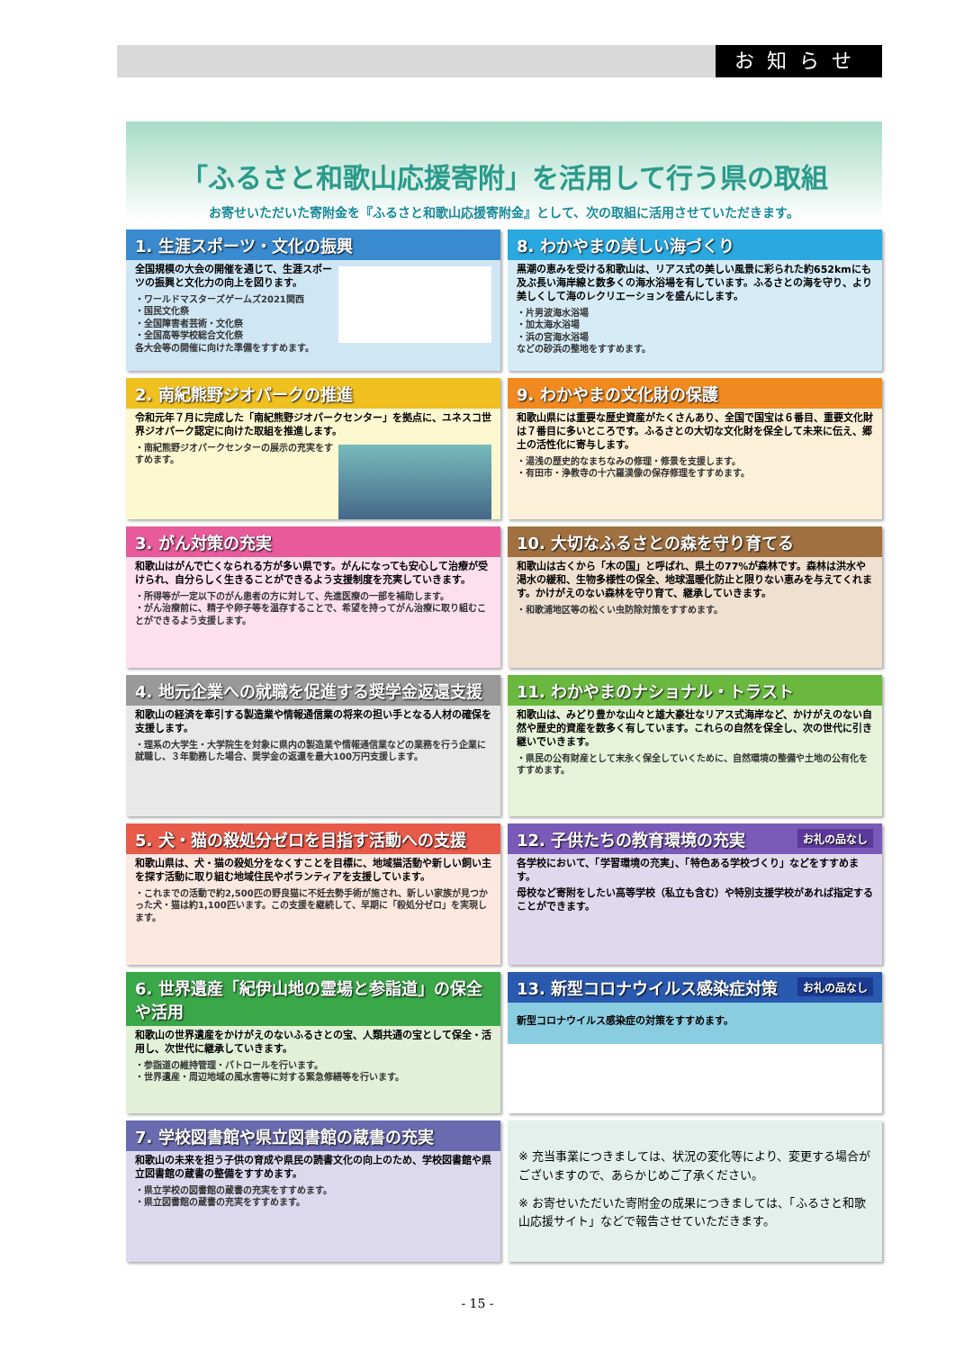お知らせ
「ふるさと和歌山応援寄附」を活用して行う県の取組
お寄せいただいた寄附金を『ふるさと和歌山応援寄附金』として、次の取組に活用させていただきます。
1. 生涯スポーツ・文化の振興
全国規模の大会の開催を通じて、生涯スポーツの振興と文化力の向上を図ります。
・ワールドマスターズゲームズ2021関西
・国民文化祭
・全国障害者芸術・文化祭
・全国高等学校総合文化祭
各大会等の開催に向けた準備をすすめます。
8. わかやまの美しい海づくり
黒潮の恵みを受ける和歌山は、リアス式の美しい風景に彩られた約652kmにも及ぶ長い海岸線と数多くの海水浴場を有しています。ふるさとの海を守り、より美しくして海のレクリエーションを盛んにします。
・片男波海水浴場
・加太海水浴場
・浜の宮海水浴場
などの砂浜の整地をすすめます。
2. 南紀熊野ジオパークの推進
令和元年７月に完成した「南紀熊野ジオパークセンター」を拠点に、ユネスコ世界ジオパーク認定に向けた取組を推進します。
・南紀熊野ジオパークセンターの展示の充実をすすめます。
9. わかやまの文化財の保護
和歌山県には重要な歴史資産がたくさんあり、全国で国宝は６番目、重要文化財は７番目に多いところです。ふるさとの大切な文化財を保全して未来に伝え、郷土の活性化に寄与します。
・湯浅の歴史的なまちなみの修理・修景を支援します。
・有田市・浄教寺の十六羅漢像の保存修理をすすめます。
3. がん対策の充実
和歌山はがんで亡くなられる方が多い県です。がんになっても安心して治療が受けられ、自分らしく生きることができるよう支援制度を充実していきます。
・所得等が一定以下のがん患者の方に対して、先進医療の一部を補助します。
・がん治療前に、精子や卵子等を温存することで、希望を持ってがん治療に取り組むことができるよう支援します。
10. 大切なふるさとの森を守り育てる
和歌山は古くから「木の国」と呼ばれ、県土の77%が森林です。森林は洪水や渇水の緩和、生物多様性の保全、地球温暖化防止と限りない恵みを与えてくれます。かけがえのない森林を守り育て、継承していきます。
・和歌浦地区等の松くい虫防除対策をすすめます。
4. 地元企業への就職を促進する奨学金返還支援
和歌山の経済を牽引する製造業や情報通信業の将来の担い手となる人材の確保を支援します。
・理系の大学生・大学院生を対象に県内の製造業や情報通信業などの業務を行う企業に就職し、３年勤務した場合、奨学金の返還を最大100万円支援します。
11. わかやまのナショナル・トラスト
和歌山は、みどり豊かな山々と雄大豪壮なリアス式海岸など、かけがえのない自然や歴史的資産を数多く有しています。これらの自然を保全し、次の世代に引き継いでいきます。
・県民の公有財産として末永く保全していくために、自然環境の整備や土地の公有化をすすめます。
5. 犬・猫の殺処分ゼロを目指す活動への支援
和歌山県は、犬・猫の殺処分をなくすことを目標に、地域猫活動や新しい飼い主を探す活動に取り組む地域住民やボランティアを支援しています。
・これまでの活動で約2,500匹の野良猫に不妊去勢手術が施され、新しい家族が見つかった犬・猫は約1,100匹います。この支援を継続して、早期に「殺処分ゼロ」を実現します。
お礼の品なし 12. 子供たちの教育環境の充実
各学校において、「学習環境の充実」、「特色ある学校づくり」などをすすめます。
母校など寄附をしたい高等学校（私立も含む）や特別支援学校があれば指定することができます。
6. 世界遺産「紀伊山地の霊場と参詣道」の保全や活用
和歌山の世界遺産をかけがえのないふるさとの宝、人類共通の宝として保全・活用し、次世代に継承していきます。
・参詣道の維持管理・パトロールを行います。
・世界遺産・周辺地域の風水害等に対する緊急修繕等を行います。
お礼の品なし 13. 新型コロナウイルス感染症対策
新型コロナウイルス感染症の対策をすすめます。
7. 学校図書館や県立図書館の蔵書の充実
和歌山の未来を担う子供の育成や県民の読書文化の向上のため、学校図書館や県立図書館の蔵書の整備をすすめます。
・県立学校の図書館の蔵書の充実をすすめます。
・県立図書館の蔵書の充実をすすめます。
※ 充当事業につきましては、状況の変化等により、変更する場合がございますので、あらかじめご了承ください。
※ お寄せいただいた寄附金の成果につきましては、「ふるさと和歌山応援サイト」などで報告させていただきます。
- 15 -